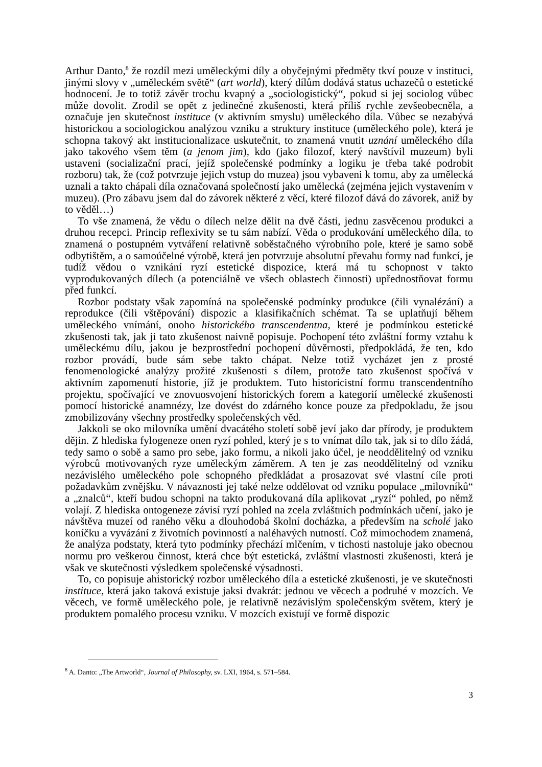Arthur Danto,<sup>8</sup> že rozdíl mezi uměleckými díly a obyčejnými předměty tkví pouze v instituci, jinými slovy v „uměleckém světě“ (art world), který dílům dodává status uchazečů o estetické hodnocení. Je to totiž závěr trochu kvapný a „sociologistický“, pokud si jej sociolog vůbec může dovolit. Zrodil se opět z jedinečné zkušenosti, která příliš rychle zevšeobecněla, a označuje jen skutečnost instituce (v aktivním smyslu) uměleckého díla. Vůbec se nezabývá historickou a sociologickou analýzou vzniku a struktury instituce (uměleckého pole), která je schopna takový akt institucionalizace uskutečnit, to znamená vnutit uznání uměleckého díla jako takového všem těm (a jenom jim), kdo (jako filozof, který navštívil muzeum) byli ustaveni (socializační prací, jejíž společenské podmínky a logiku je třeba také podrobit rozboru) tak, že (což potvrzuje jejich vstup do muzea) jsou vybaveni k tomu, aby za umělecká uznali a takto chápali díla označovaná společností jako umělecká (zejména jejich vystavením v muzeu). (Pro zábavu jsem dal do závorek některé z věcí, které filozof dává do závorek, aniž by to věděl…)
To vše znamená, že vědu o dílech nelze dělit na dvě části, jednu zasvěcenou produkci a druhou recepci. Princip reflexivity se tu sám nabízí. Věda o produkování uměleckého díla, to znamená o postupném vytváření relativně soběstačného výrobního pole, které je samo sobě odbytištěm, a o samoúčelné výrobě, která jen potvrzuje absolutní převahu formy nad funkcí, je tudíž vědou o vznikání ryzí estetické dispozice, která má tu schopnost v takto vyprodukovaných dílech (a potenciálně ve všech oblastech činnosti) upřednostňovat formu před funkcí.
Rozbor podstaty však zapomíná na společenské podmínky produkce (čili vynalézání) a reprodukce (čili vštěpování) dispozic a klasifikačních schémat. Ta se uplatňují během uměleckého vnímání, onoho historického transcendentna, které je podmínkou estetické zkušenosti tak, jak ji tato zkušenost naivně popisuje. Pochopení této zvláštní formy vztahu k uměleckému dílu, jakou je bezprostřední pochopení důvěrnosti, předpokládá, že ten, kdo rozbor provádí, bude sám sebe takto chápat. Nelze totiž vycházet jen z prosté fenomenologické analýzy prožité zkušenosti s dílem, protože tato zkušenost spočívá v aktivním zapomenutí historie, jíž je produktem. Tuto historicistní formu transcendentního projektu, spočívající ve znovuosvojení historických forem a kategorií umělecké zkušenosti pomocí historické anamnézy, lze dovést do zdárného konce pouze za předpokladu, že jsou zmobilizovány všechny prostředky společenských věd.
Jakkoli se oko milovníka umění dvacátého století sobě jeví jako dar přírody, je produktem dějin. Z hlediska fylogeneze onen ryzí pohled, který je s to vnímat dílo tak, jak si to dílo žádá, tedy samo o sobě a samo pro sebe, jako formu, a nikoli jako účel, je neoddělitelný od vzniku výrobců motivovaných ryze uměleckým záměrem. A ten je zas neoddělitelný od vzniku nezávislého uměleckého pole schopného předkládat a prosazovat své vlastní cíle proti požadavkům zvnějšku. V návaznosti jej také nelze oddělovat od vzniku populace „milovníků“ a „znalců“, kteří budou schopni na takto produkovaná díla aplikovat „ryzí“ pohled, po němž volají. Z hlediska ontogeneze závisí ryzí pohled na zcela zvláštních podmínkách učení, jako je návštěva muzeí od raného věku a dlouhodobá školní docházka, a především na scholé jako koníčku a vyvázání z životních povinností a naléhavých nutností. Což mimochodem znamená, že analýza podstaty, která tyto podmínky přechází mlčením, v tichosti nastoluje jako obecnou normu pro veškerou činnost, která chce být estetická, zvláštní vlastnosti zkušenosti, která je však ve skutečnosti výsledkem společenské výsadnosti.
To, co popisuje ahistorický rozbor uměleckého díla a estetické zkušenosti, je ve skutečnosti instituce, která jako taková existuje jaksi dvakrát: jednou ve věcech a podruhé v mozcích. Ve věcech, ve formě uměleckého pole, je relativně nezávislým společenským světem, který je produktem pomalého procesu vzniku. V mozcích existují ve formě dispozic
<sup>8</sup> A. Danto: „The Artworld“, Journal of Philosophy, sv. LXI, 1964, s. 571–584.
3